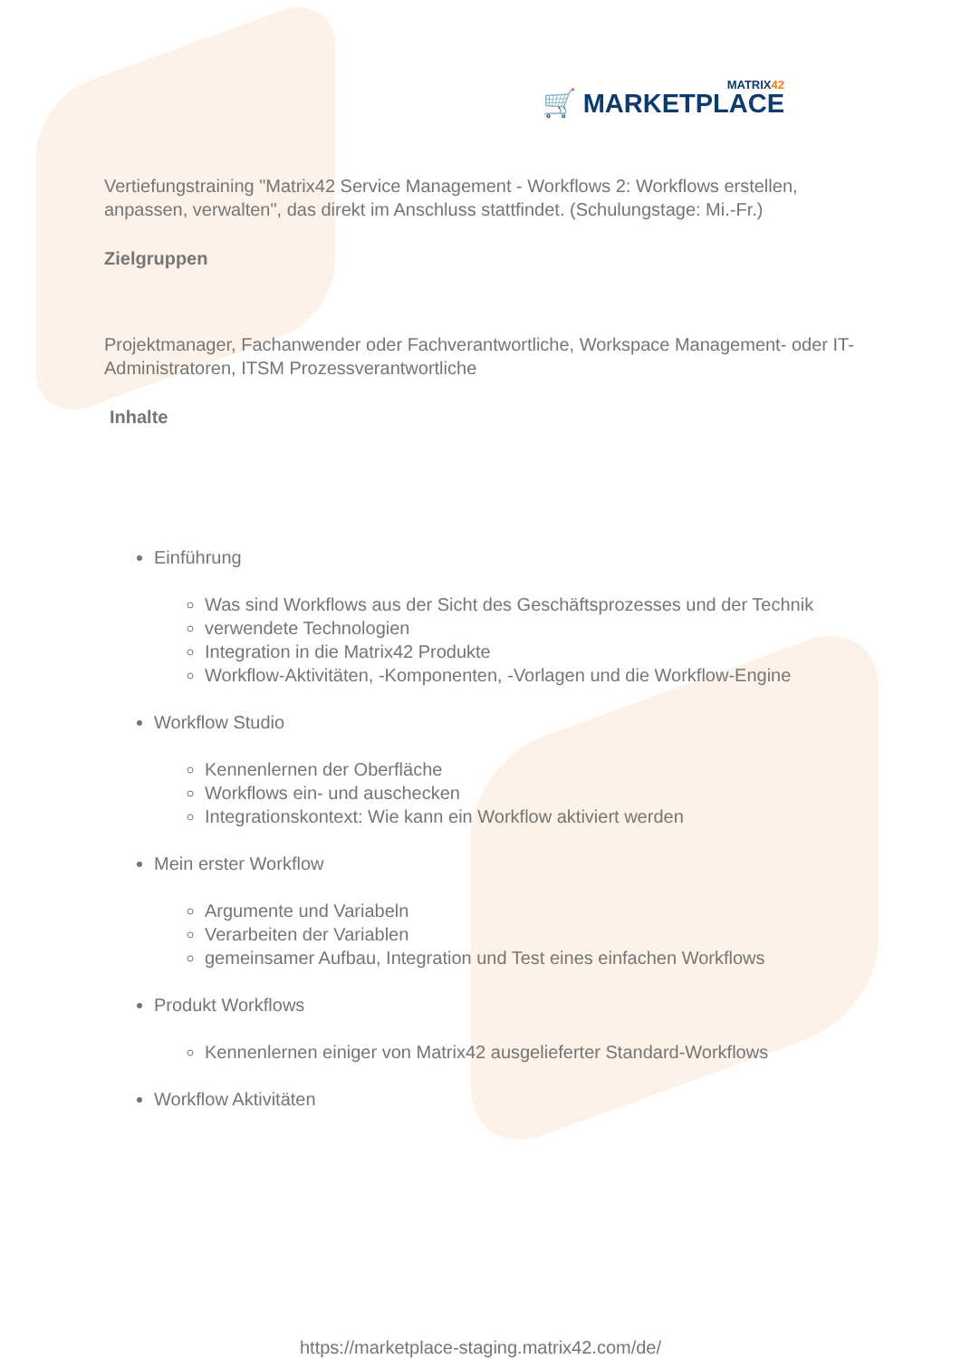MATRIX42
🛒 MARKETPLACE
Vertiefungstraining "Matrix42 Service Management - Workflows 2: Workflows erstellen, anpassen, verwalten", das direkt im Anschluss stattfindet. (Schulungstage: Mi.-Fr.)
Zielgruppen
Projektmanager, Fachanwender oder Fachverantwortliche, Workspace Management- oder IT-Administratoren, ITSM Prozessverantwortliche
Inhalte
Einführung
Was sind Workflows aus der Sicht des Geschäftsprozesses und der Technik
verwendete Technologien
Integration in die Matrix42 Produkte
Workflow-Aktivitäten, -Komponenten, -Vorlagen und die Workflow-Engine
Workflow Studio
Kennenlernen der Oberfläche
Workflows ein- und auschecken
Integrationskontext: Wie kann ein Workflow aktiviert werden
Mein erster Workflow
Argumente und Variabeln
Verarbeiten der Variablen
gemeinsamer Aufbau, Integration und Test eines einfachen Workflows
Produkt Workflows
Kennenlernen einiger von Matrix42 ausgelieferter Standard-Workflows
Workflow Aktivitäten
https://marketplace-staging.matrix42.com/de/